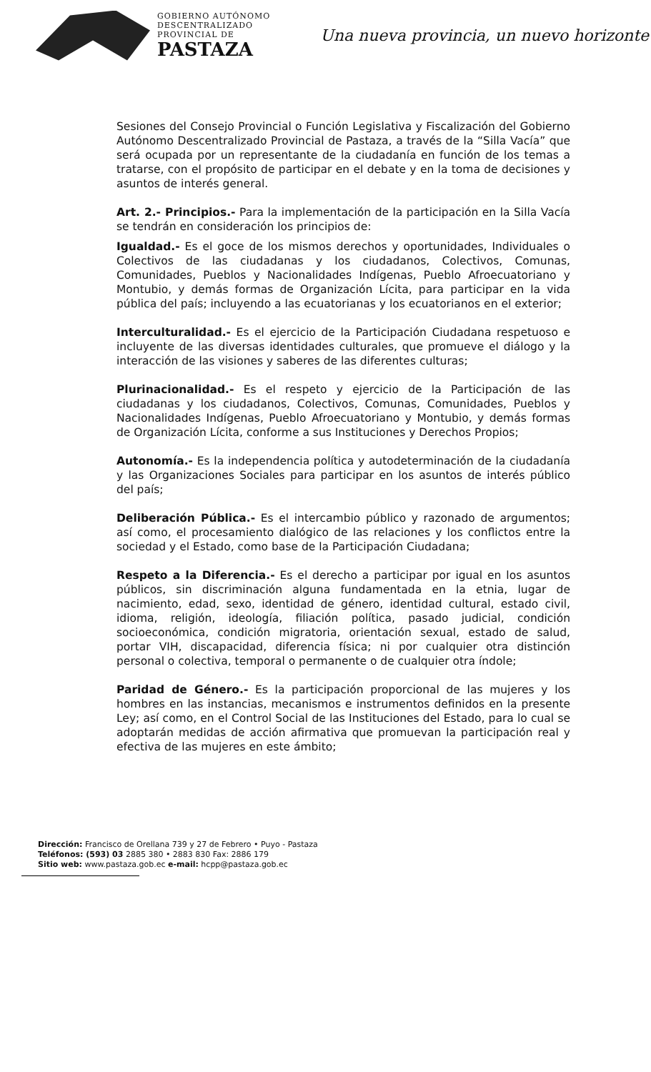GOBIERNO AUTÓNOMO
DESCENTRALIZADO
PROVINCIAL DE
PASTAZA
Una nueva provincia, un nuevo horizonte
Sesiones del Consejo Provincial o Función Legislativa y Fiscalización del Gobierno Autónomo Descentralizado Provincial de Pastaza, a través de la “Silla Vacía” que será ocupada por un representante de la ciudadanía en función de los temas a tratarse, con el propósito de participar en el debate y en la toma de decisiones y asuntos de interés general.
Art. 2.- Principios.- Para la implementación de la participación en la Silla Vacía se tendrán en consideración los principios de:
Igualdad.- Es el goce de los mismos derechos y oportunidades, Individuales o Colectivos de las ciudadanas y los ciudadanos, Colectivos, Comunas, Comunidades, Pueblos y Nacionalidades Indígenas, Pueblo Afroecuatoriano y Montubio, y demás formas de Organización Lícita, para participar en la vida pública del país; incluyendo a las ecuatorianas y los ecuatorianos en el exterior;
Interculturalidad.- Es el ejercicio de la Participación Ciudadana respetuoso e incluyente de las diversas identidades culturales, que promueve el diálogo y la interacción de las visiones y saberes de las diferentes culturas;
Plurinacionalidad.- Es el respeto y ejercicio de la Participación de las ciudadanas y los ciudadanos, Colectivos, Comunas, Comunidades, Pueblos y Nacionalidades Indígenas, Pueblo Afroecuatoriano y Montubio, y demás formas de Organización Lícita, conforme a sus Instituciones y Derechos Propios;
Autonomía.- Es la independencia política y autodeterminación de la ciudadanía y las Organizaciones Sociales para participar en los asuntos de interés público del país;
Deliberación Pública.- Es el intercambio público y razonado de argumentos; así como, el procesamiento dialógico de las relaciones y los conflictos entre la sociedad y el Estado, como base de la Participación Ciudadana;
Respeto a la Diferencia.- Es el derecho a participar por igual en los asuntos públicos, sin discriminación alguna fundamentada en la etnia, lugar de nacimiento, edad, sexo, identidad de género, identidad cultural, estado civil, idioma, religión, ideología, filiación política, pasado judicial, condición socioeconómica, condición migratoria, orientación sexual, estado de salud, portar VIH, discapacidad, diferencia física; ni por cualquier otra distinción personal o colectiva, temporal o permanente o de cualquier otra índole;
Paridad de Género.- Es la participación proporcional de las mujeres y los hombres en las instancias, mecanismos e instrumentos definidos en la presente Ley; así como, en el Control Social de las Instituciones del Estado, para lo cual se adoptarán medidas de acción afirmativa que promuevan la participación real y efectiva de las mujeres en este ámbito;
Dirección: Francisco de Orellana 739 y 27 de Febrero • Puyo - Pastaza
Teléfonos: (593) 03 2885 380 • 2883 830 Fax: 2886 179
Sitio web: www.pastaza.gob.ec e-mail: hcpp@pastaza.gob.ec